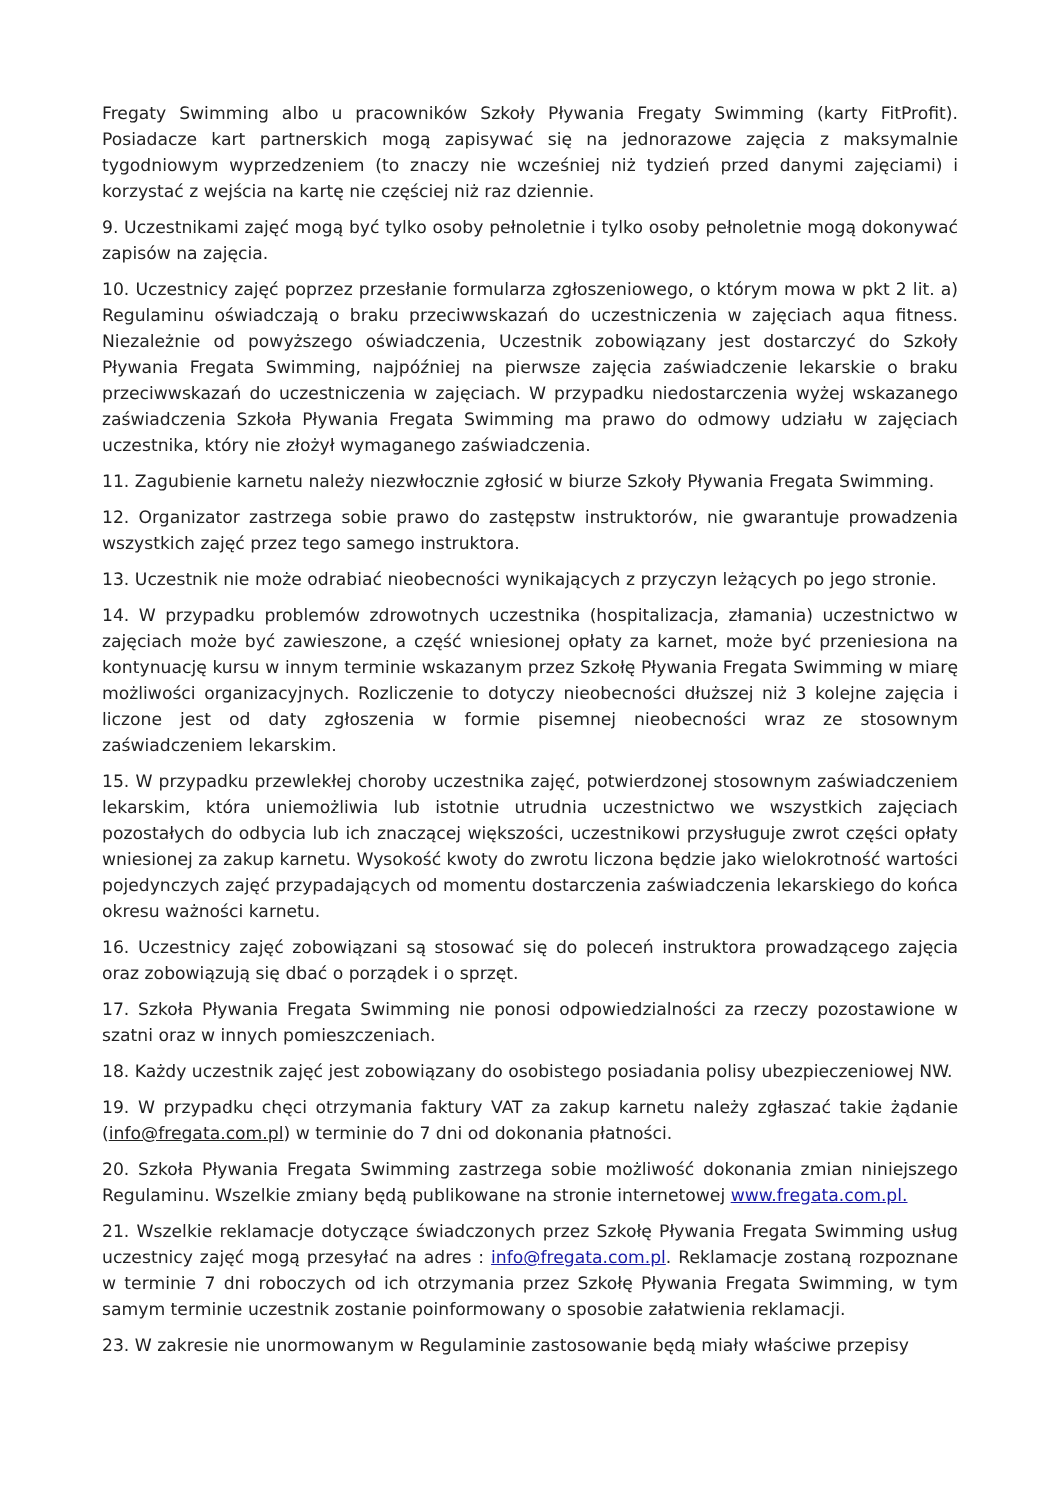Fregaty Swimming albo u pracowników Szkoły Pływania Fregaty Swimming (karty FitProfit). Posiadacze kart partnerskich mogą zapisywać się na jednorazowe zajęcia z maksymalnie tygodniowym wyprzedzeniem (to znaczy nie wcześniej niż tydzień przed danymi zajęciami) i korzystać z wejścia na kartę nie częściej niż raz dziennie.
9. Uczestnikami zajęć mogą być tylko osoby pełnoletnie i tylko osoby pełnoletnie mogą dokonywać zapisów na zajęcia.
10. Uczestnicy zajęć poprzez przesłanie formularza zgłoszeniowego, o którym mowa w pkt 2 lit. a) Regulaminu oświadczają o braku przeciwwskazań do uczestniczenia w zajęciach aqua fitness. Niezależnie od powyższego oświadczenia, Uczestnik zobowiązany jest dostarczyć do Szkoły Pływania Fregata Swimming, najpóźniej na pierwsze zajęcia zaświadczenie lekarskie o braku przeciwwskazań do uczestniczenia w zajęciach. W przypadku niedostarczenia wyżej wskazanego zaświadczenia Szkoła Pływania Fregata Swimming ma prawo do odmowy udziału w zajęciach uczestnika, który nie złożył wymaganego zaświadczenia.
11. Zagubienie karnetu należy niezwłocznie zgłosić w biurze Szkoły Pływania Fregata Swimming.
12. Organizator zastrzega sobie prawo do zastępstw instruktorów, nie gwarantuje prowadzenia wszystkich zajęć przez tego samego instruktora.
13. Uczestnik nie może odrabiać nieobecności wynikających z przyczyn leżących po jego stronie.
14. W przypadku problemów zdrowotnych uczestnika (hospitalizacja, złamania) uczestnictwo w zajęciach może być zawieszone, a część wniesionej opłaty za karnet, może być przeniesiona na kontynuację kursu w innym terminie wskazanym przez Szkołę Pływania Fregata Swimming w miarę możliwości organizacyjnych. Rozliczenie to dotyczy nieobecności dłuższej niż 3 kolejne zajęcia i liczone jest od daty zgłoszenia w formie pisemnej nieobecności wraz ze stosownym zaświadczeniem lekarskim.
15. W przypadku przewlekłej choroby uczestnika zajęć, potwierdzonej stosownym zaświadczeniem lekarskim, która uniemożliwia lub istotnie utrudnia uczestnictwo we wszystkich zajęciach pozostałych do odbycia lub ich znaczącej większości, uczestnikowi przysługuje zwrot części opłaty wniesionej za zakup karnetu. Wysokość kwoty do zwrotu liczona będzie jako wielokrotność wartości pojedynczych zajęć przypadających od momentu dostarczenia zaświadczenia lekarskiego do końca okresu ważności karnetu.
16. Uczestnicy zajęć zobowiązani są stosować się do poleceń instruktora prowadzącego zajęcia oraz zobowiązują się dbać o porządek i o sprzęt.
17. Szkoła Pływania Fregata Swimming nie ponosi odpowiedzialności za rzeczy pozostawione w szatni oraz w innych pomieszczeniach.
18. Każdy uczestnik zajęć jest zobowiązany do osobistego posiadania polisy ubezpieczeniowej NW.
19. W przypadku chęci otrzymania faktury VAT za zakup karnetu należy zgłaszać takie żądanie (info@fregata.com.pl) w terminie do 7 dni od dokonania płatności.
20. Szkoła Pływania Fregata Swimming zastrzega sobie możliwość dokonania zmian niniejszego Regulaminu. Wszelkie zmiany będą publikowane na stronie internetowej www.fregata.com.pl.
21. Wszelkie reklamacje dotyczące świadczonych przez Szkołę Pływania Fregata Swimming usług uczestnicy zajęć mogą przesyłać na adres : info@fregata.com.pl. Reklamacje zostaną rozpoznane w terminie 7 dni roboczych od ich otrzymania przez Szkołę Pływania Fregata Swimming, w tym samym terminie uczestnik zostanie poinformowany o sposobie załatwienia reklamacji.
23. W zakresie nie unormowanym w Regulaminie zastosowanie będą miały właściwe przepisy